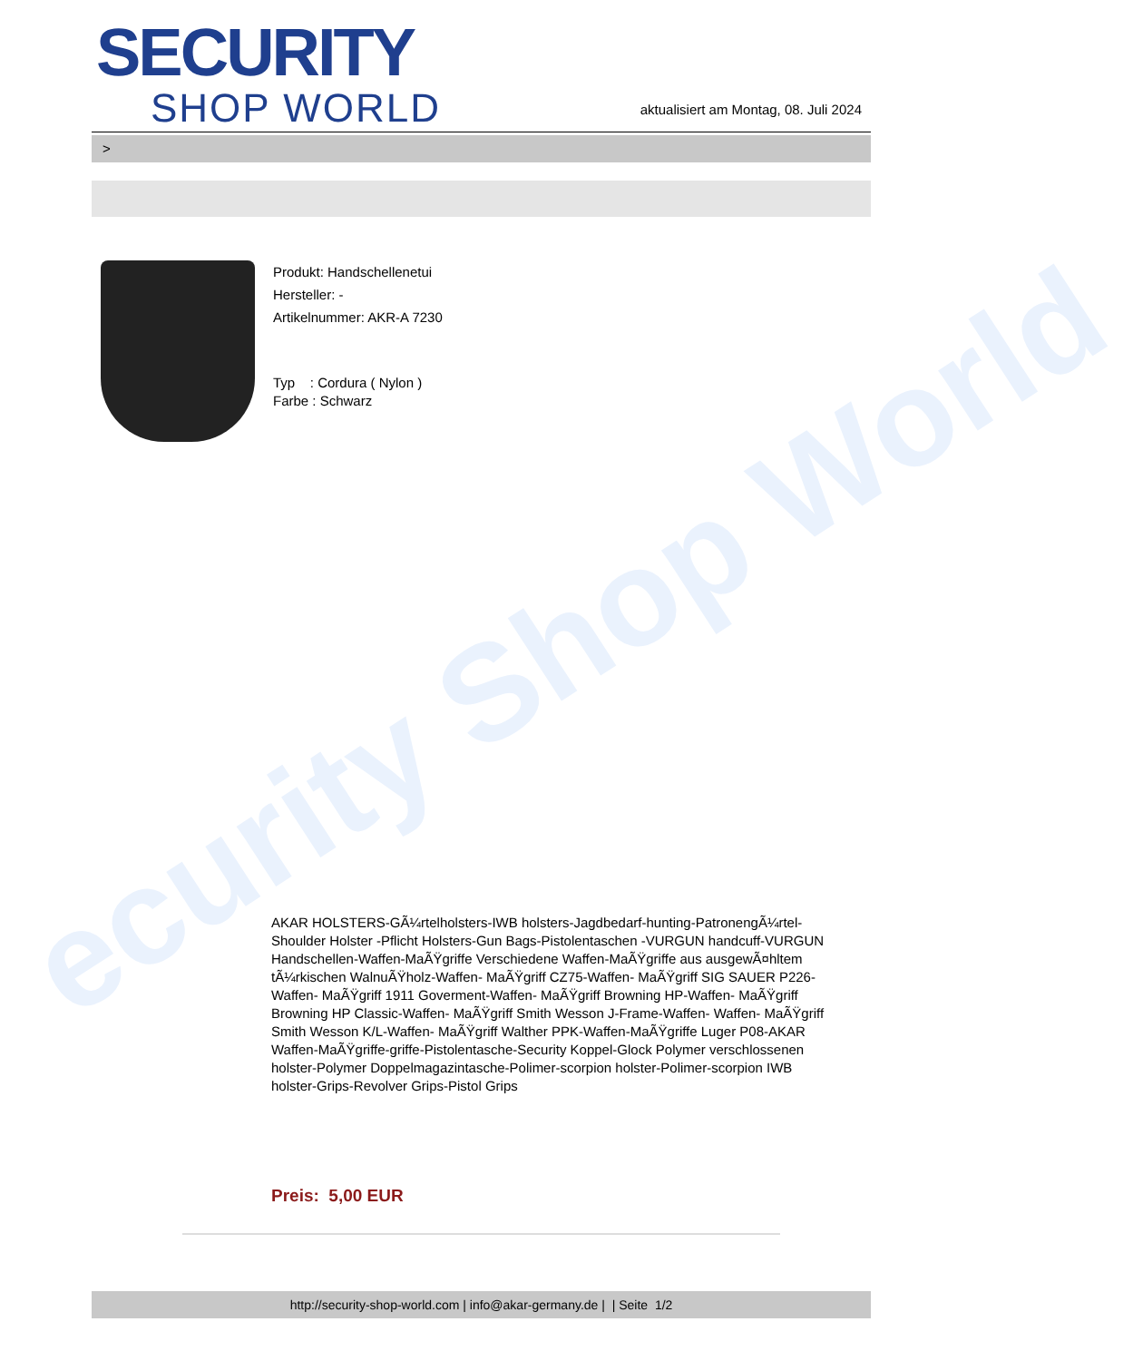ecurity Shop World
SECURITY
SHOP WORLD
aktualisiert am Montag, 08. Juli 2024
>
Produkt: Handschellenetui
Hersteller: -
Artikelnummer: AKR-A 7230
Typ : Cordura ( Nylon )
Farbe : Schwarz
AKAR HOLSTERS-GÃ¼rtelholsters-IWB holsters-Jagdbedarf-hunting-PatronengÃ¼rtel- Shoulder Holster -Pflicht Holsters-Gun Bags-Pistolentaschen -VURGUN handcuff-VURGUN Handschellen-Waffen-MaÃŸgriffe Verschiedene Waffen-MaÃŸgriffe aus ausgewÃ¤hltem tÃ¼rkischen WalnuÃŸholz-Waffen- MaÃŸgriff CZ75-Waffen- MaÃŸgriff SIG SAUER P226-Waffen- MaÃŸgriff 1911 Goverment-Waffen- MaÃŸgriff Browning HP-Waffen- MaÃŸgriff Browning HP Classic-Waffen- MaÃŸgriff Smith Wesson J-Frame-Waffen- Waffen- MaÃŸgriff Smith Wesson K/L-Waffen- MaÃŸgriff Walther PPK-Waffen-MaÃŸgriffe Luger P08-AKAR Waffen-MaÃŸgriffe-griffe-Pistolentasche-Security Koppel-Glock Polymer verschlossenen holster-Polymer Doppelmagazintasche-Polimer-scorpion holster-Polimer-scorpion IWB holster-Grips-Revolver Grips-Pistol Grips
Preis: 5,00 EUR
http://security-shop-world.com | info@akar-germany.de | | Seite 1/2